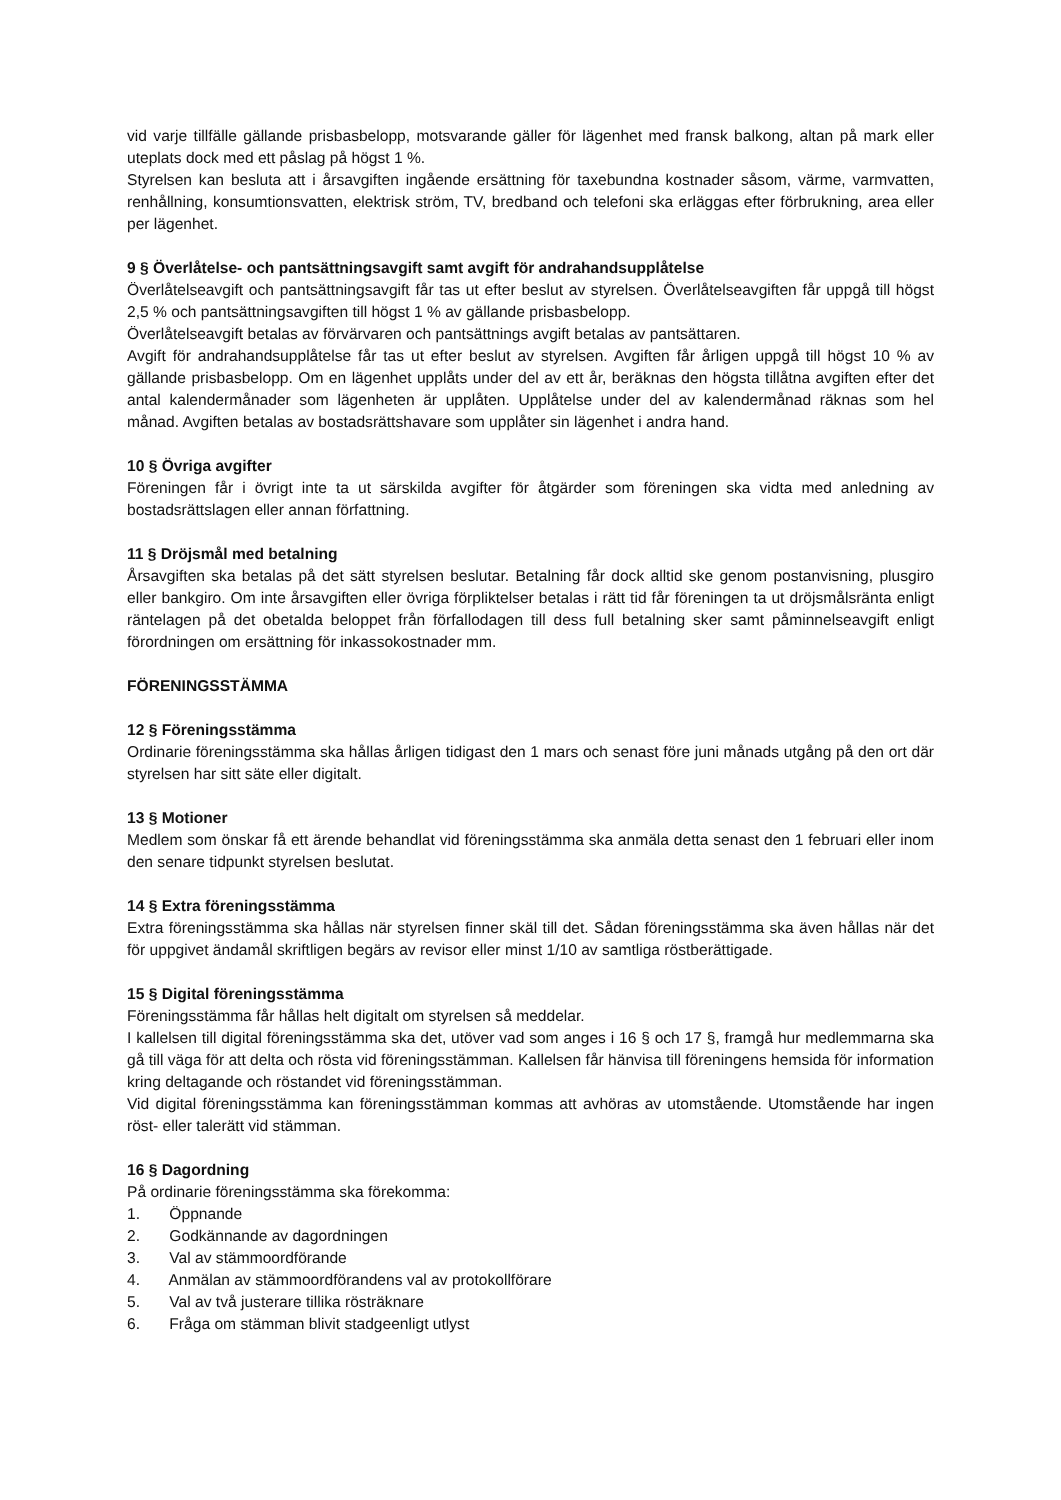vid varje tillfälle gällande prisbasbelopp, motsvarande gäller för lägenhet med fransk balkong, altan på mark eller uteplats dock med ett påslag på högst 1 %.
Styrelsen kan besluta att i årsavgiften ingående ersättning för taxebundna kostnader såsom, värme, varmvatten, renhållning, konsumtionsvatten, elektrisk ström, TV, bredband och telefoni ska erläggas efter förbrukning, area eller per lägenhet.
9 § Överlåtelse- och pantsättningsavgift samt avgift för andrahandsupplåtelse
Överlåtelseavgift och pantsättningsavgift får tas ut efter beslut av styrelsen. Överlåtelseavgiften får uppgå till högst 2,5 % och pantsättningsavgiften till högst 1 % av gällande prisbasbelopp.
Överlåtelseavgift betalas av förvärvaren och pantsättnings avgift betalas av pantsättaren.
Avgift för andrahandsupplåtelse får tas ut efter beslut av styrelsen. Avgiften får årligen uppgå till högst 10 % av gällande prisbasbelopp. Om en lägenhet upplåts under del av ett år, beräknas den högsta tillåtna avgiften efter det antal kalendermånader som lägenheten är upplåten. Upplåtelse under del av kalendermånad räknas som hel månad. Avgiften betalas av bostadsrättshavare som upplåter sin lägenhet i andra hand.
10 § Övriga avgifter
Föreningen får i övrigt inte ta ut särskilda avgifter för åtgärder som föreningen ska vidta med anledning av bostadsrättslagen eller annan författning.
11 § Dröjsmål med betalning
Årsavgiften ska betalas på det sätt styrelsen beslutar. Betalning får dock alltid ske genom postanvisning, plusgiro eller bankgiro. Om inte årsavgiften eller övriga förpliktelser betalas i rätt tid får föreningen ta ut dröjsmålsränta enligt räntelagen på det obetalda beloppet från förfallodagen till dess full betalning sker samt påminnelseavgift enligt förordningen om ersättning för inkassokostnader mm.
FÖRENINGSSTÄMMA
12 § Föreningsstämma
Ordinarie föreningsstämma ska hållas årligen tidigast den 1 mars och senast före juni månads utgång på den ort där styrelsen har sitt säte eller digitalt.
13 § Motioner
Medlem som önskar få ett ärende behandlat vid föreningsstämma ska anmäla detta senast den 1 februari eller inom den senare tidpunkt styrelsen beslutat.
14 § Extra föreningsstämma
Extra föreningsstämma ska hållas när styrelsen finner skäl till det. Sådan föreningsstämma ska även hållas när det för uppgivet ändamål skriftligen begärs av revisor eller minst 1/10 av samtliga röstberättigade.
15 § Digital föreningsstämma
Föreningsstämma får hållas helt digitalt om styrelsen så meddelar.
I kallelsen till digital föreningsstämma ska det, utöver vad som anges i 16 § och 17 §, framgå hur medlemmarna ska gå till väga för att delta och rösta vid föreningsstämman. Kallelsen får hänvisa till föreningens hemsida för information kring deltagande och röstandet vid föreningsstämman.
Vid digital föreningsstämma kan föreningsstämman kommas att avhöras av utomstående. Utomstående har ingen röst- eller talerätt vid stämman.
16 § Dagordning
På ordinarie föreningsstämma ska förekomma:
1. Öppnande
2. Godkännande av dagordningen
3. Val av stämmoordförande
4. Anmälan av stämmoordförandens val av protokollförare
5. Val av två justerare tillika rösträknare
6. Fråga om stämman blivit stadgeenligt utlyst